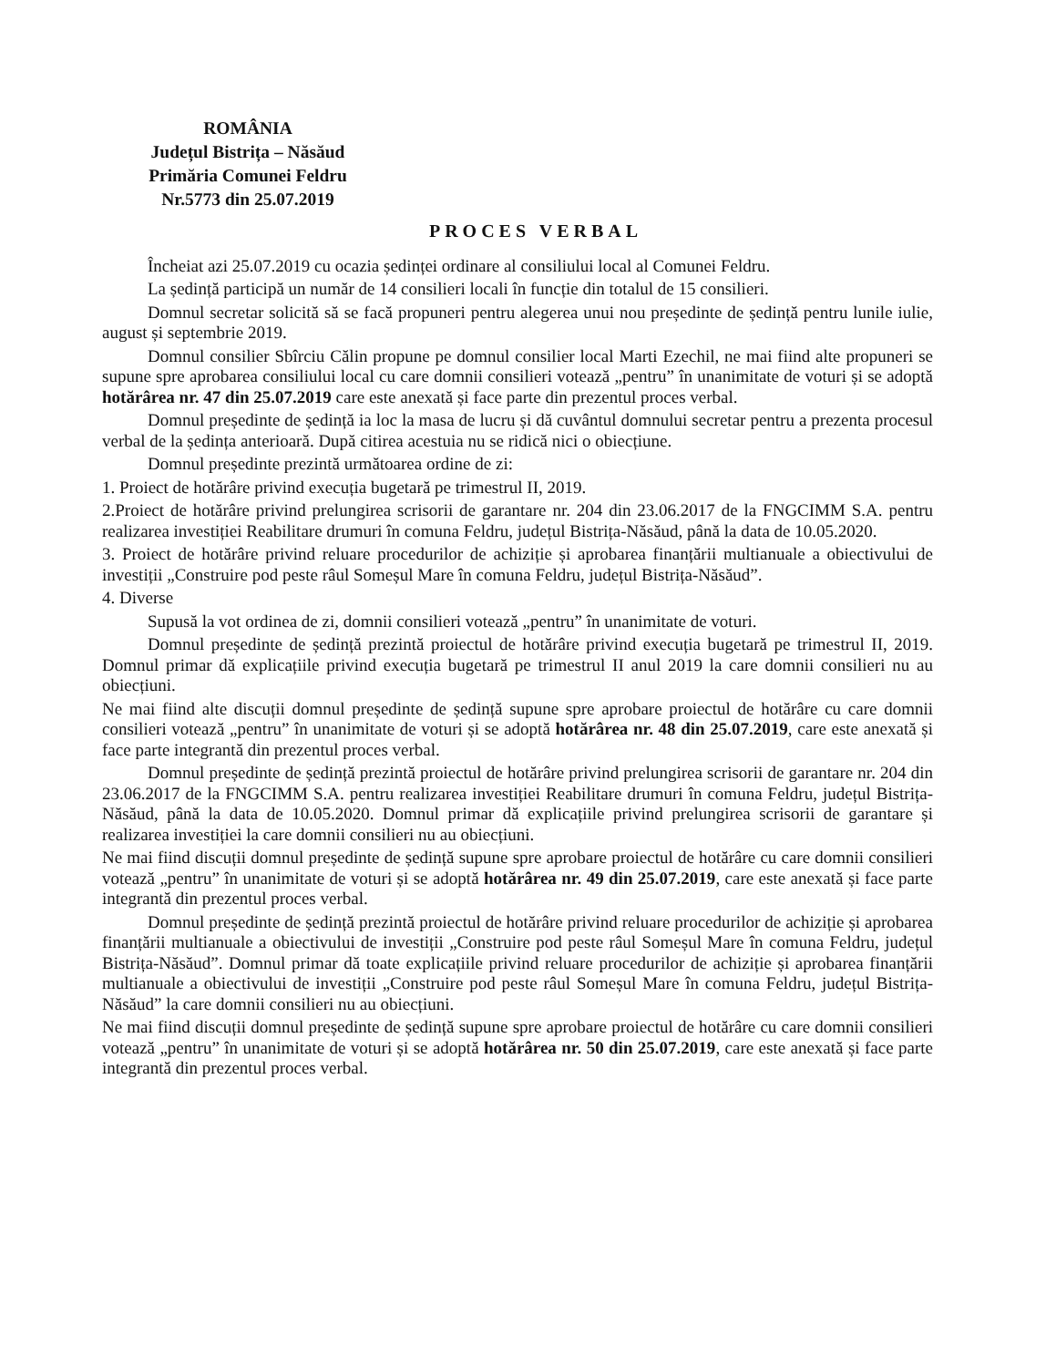ROMÂNIA
Județul Bistrița – Năsăud
Primăria Comunei Feldru
Nr.5773 din 25.07.2019
PROCES VERBAL
Încheiat azi 25.07.2019 cu ocazia ședinței ordinare al consiliului local al Comunei Feldru.
La ședință participă un număr de 14 consilieri locali în funcție din totalul de 15 consilieri.
Domnul secretar solicită să se facă propuneri pentru alegerea unui nou președinte de ședință pentru lunile iulie, august și septembrie 2019.
Domnul consilier Sbîrciu Călin propune pe domnul consilier local Marti Ezechil, ne mai fiind alte propuneri se supune spre aprobarea consiliului local cu care domnii consilieri votează „pentru” în unanimitate de voturi și se adoptă hotărârea nr. 47 din 25.07.2019 care este anexată și face parte din prezentul proces verbal.
Domnul președinte de ședință ia loc la masa de lucru și dă cuvântul domnului secretar pentru a prezenta procesul verbal de la ședința anterioară. După citirea acestuia nu se ridică nici o obiecțiune.
Domnul președinte prezintă următoarea ordine de zi:
1. Proiect de hotărâre privind execuția bugetară pe trimestrul II, 2019.
2.Proiect de hotărâre privind prelungirea scrisorii de garantare nr. 204 din 23.06.2017 de la FNGCIMM S.A. pentru realizarea investiției Reabilitare drumuri în comuna Feldru, județul Bistrița-Năsăud, până la data de 10.05.2020.
3. Proiect de hotărâre privind reluare procedurilor de achiziție și aprobarea finanțării multianuale a obiectivului de investiții „Construire pod peste râul Someșul Mare în comuna Feldru, județul Bistrița-Năsăud”.
4. Diverse
Supusă la vot ordinea de zi, domnii consilieri votează „pentru” în unanimitate de voturi.
Domnul președinte de ședință prezintă proiectul de hotărâre privind execuția bugetară pe trimestrul II, 2019. Domnul primar dă explicațiile privind execuția bugetară pe trimestrul II anul 2019 la care domnii consilieri nu au obiecțiuni.
Ne mai fiind alte discuții domnul președinte de ședință supune spre aprobare proiectul de hotărâre cu care domnii consilieri votează „pentru” în unanimitate de voturi și se adoptă hotărârea nr. 48 din 25.07.2019, care este anexată și face parte integrantă din prezentul proces verbal.
Domnul președinte de ședință prezintă proiectul de hotărâre privind prelungirea scrisorii de garantare nr. 204 din 23.06.2017 de la FNGCIMM S.A. pentru realizarea investiției Reabilitare drumuri în comuna Feldru, județul Bistrița-Năsăud, până la data de 10.05.2020. Domnul primar dă explicațiile privind prelungirea scrisorii de garantare și realizarea investiției la care domnii consilieri nu au obiecțiuni.
Ne mai fiind discuții domnul președinte de ședință supune spre aprobare proiectul de hotărâre cu care domnii consilieri votează „pentru” în unanimitate de voturi și se adoptă hotărârea nr. 49 din 25.07.2019, care este anexată și face parte integrantă din prezentul proces verbal.
Domnul președinte de ședință prezintă proiectul de hotărâre privind reluare procedurilor de achiziție și aprobarea finanțării multianuale a obiectivului de investiții „Construire pod peste râul Someșul Mare în comuna Feldru, județul Bistrița-Năsăud”. Domnul primar dă toate explicațiile privind reluare procedurilor de achiziție și aprobarea finanțării multianuale a obiectivului de investiții „Construire pod peste râul Someșul Mare în comuna Feldru, județul Bistrița-Năsăud” la care domnii consilieri nu au obiecțiuni.
Ne mai fiind discuții domnul președinte de ședință supune spre aprobare proiectul de hotărâre cu care domnii consilieri votează „pentru” în unanimitate de voturi și se adoptă hotărârea nr. 50 din 25.07.2019, care este anexată și face parte integrantă din prezentul proces verbal.